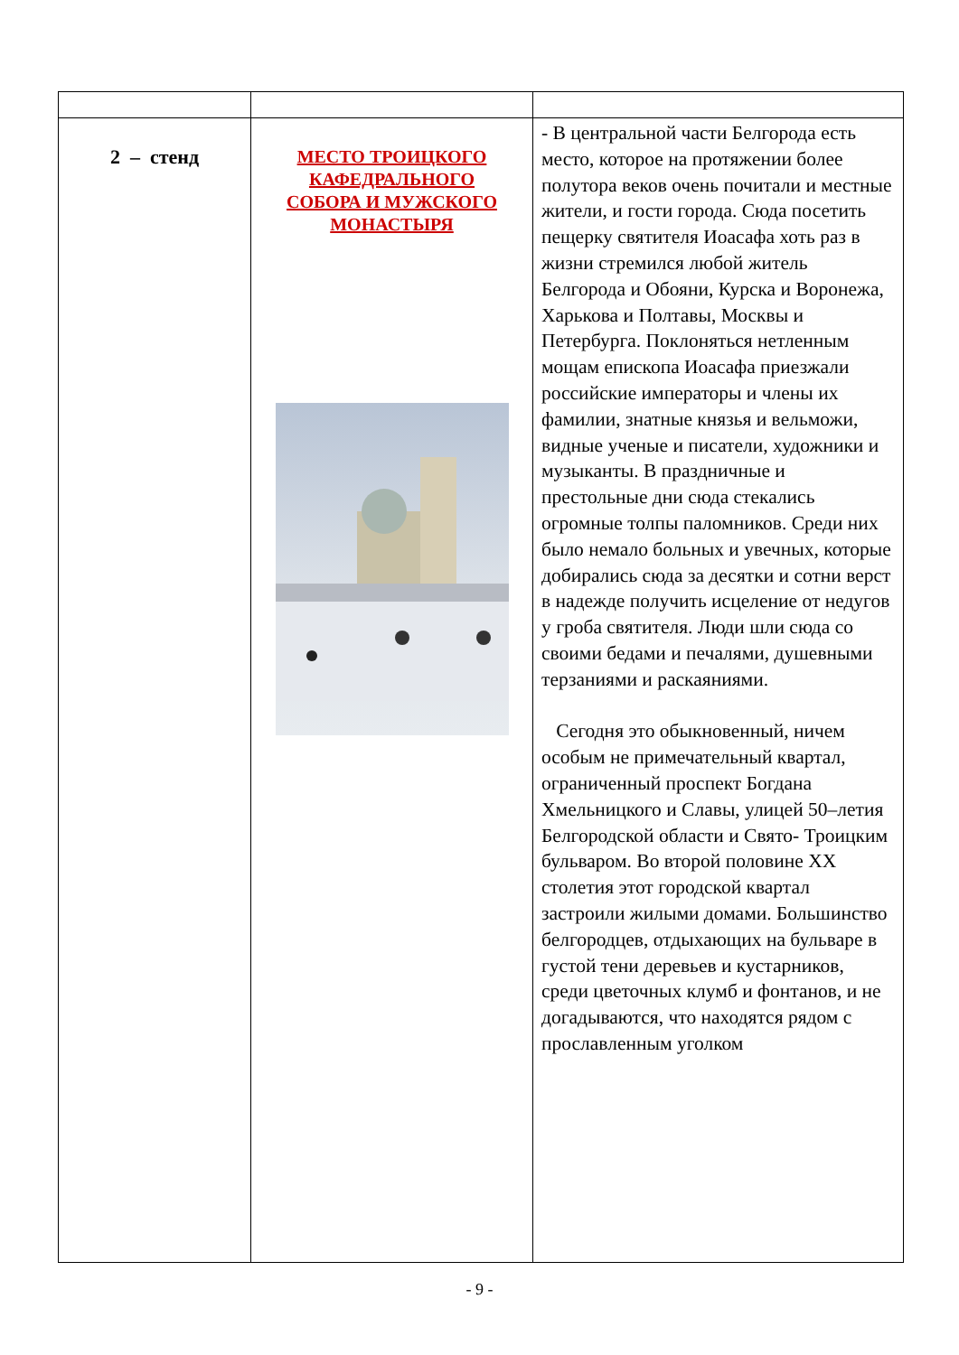| 2 – стенд | МЕСТО ТРОИЦКОГО КАФЕДРАЛЬНОГО СОБОРА И МУЖСКОГО МОНАСТЫРЯ | - В центральной части Белгорода есть место, которое на протяжении более полутора веков очень почитали и местные жители, и гости города. Сюда посетить пещерку святителя Иоасафа хоть раз в жизни стремился любой житель Белгорода и Обояни, Курска и Воронежа, Харькова и Полтавы, Москвы и Петербурга. Поклоняться нетленным мощам епископа Иоасафа приезжали российские императоры и члены их фамилии, знатные князья и вельможи, видные ученые и писатели, художники и музыканты. В праздничные и престольные дни сюда стекались огромные толпы паломников. Среди них было немало больных и увечных, которые добирались сюда за десятки и сотни верст в надежде получить исцеление от недугов у гроба святителя. Люди шли сюда со своими бедами и печалями, душевными терзаниями и раскаяниями. Сегодня это обыкновенный, ничем особым не примечательный квартал, ограниченный проспект Богдана Хмельницкого и Славы, улицей 50–летия Белгородской области и Свято- Троицким бульваром. Во второй половине XX столетия этот городской квартал застроили жилыми домами. Большинство белгородцев, отдыхающих на бульваре в густой тени деревьев и кустарников, среди цветочных клумб и фонтанов, и не догадываются, что находятся рядом с прославленным уголком |
- 9 -